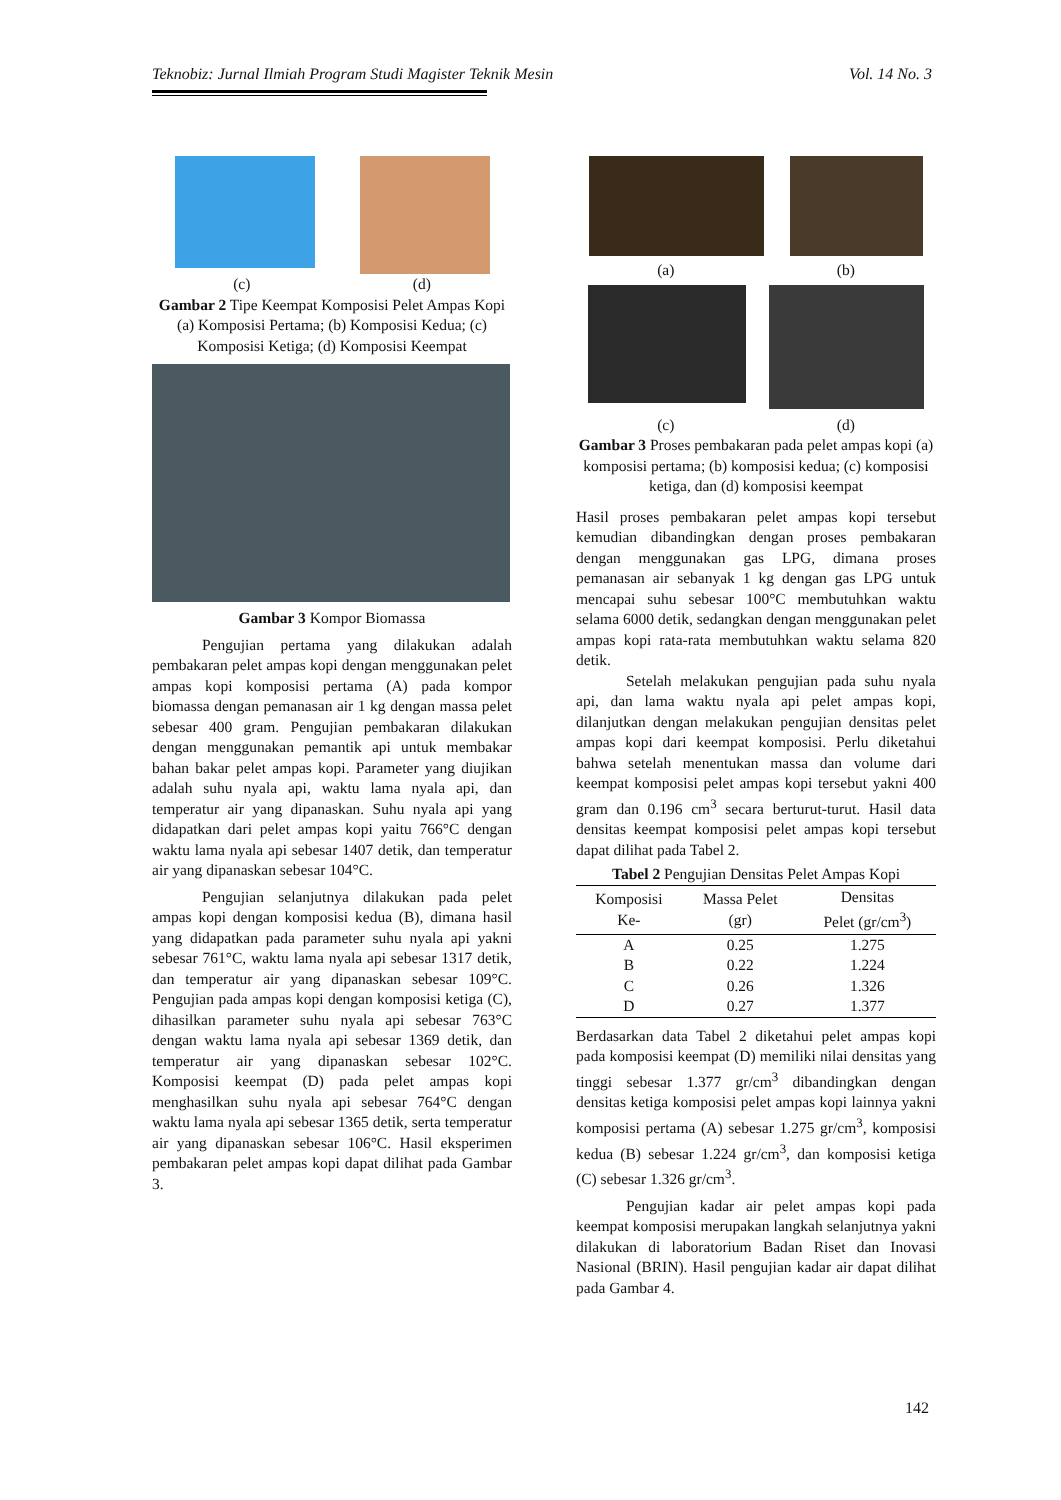Teknobiz: Jurnal Ilmiah Program Studi Magister Teknik Mesin Vol. 14 No. 3
(c) (d)
Gambar 2 Tipe Keempat Komposisi Pelet Ampas Kopi (a) Komposisi Pertama; (b) Komposisi Kedua; (c) Komposisi Ketiga; (d) Komposisi Keempat
Gambar 3 Kompor Biomassa
Pengujian pertama yang dilakukan adalah pembakaran pelet ampas kopi dengan menggunakan pelet ampas kopi komposisi pertama (A) pada kompor biomassa dengan pemanasan air 1 kg dengan massa pelet sebesar 400 gram. Pengujian pembakaran dilakukan dengan menggunakan pemantik api untuk membakar bahan bakar pelet ampas kopi. Parameter yang diujikan adalah suhu nyala api, waktu lama nyala api, dan temperatur air yang dipanaskan. Suhu nyala api yang didapatkan dari pelet ampas kopi yaitu 766°C dengan waktu lama nyala api sebesar 1407 detik, dan temperatur air yang dipanaskan sebesar 104°C.
Pengujian selanjutnya dilakukan pada pelet ampas kopi dengan komposisi kedua (B), dimana hasil yang didapatkan pada parameter suhu nyala api yakni sebesar 761°C, waktu lama nyala api sebesar 1317 detik, dan temperatur air yang dipanaskan sebesar 109°C. Pengujian pada ampas kopi dengan komposisi ketiga (C), dihasilkan parameter suhu nyala api sebesar 763°C dengan waktu lama nyala api sebesar 1369 detik, dan temperatur air yang dipanaskan sebesar 102°C. Komposisi keempat (D) pada pelet ampas kopi menghasilkan suhu nyala api sebesar 764°C dengan waktu lama nyala api sebesar 1365 detik, serta temperatur air yang dipanaskan sebesar 106°C. Hasil eksperimen pembakaran pelet ampas kopi dapat dilihat pada Gambar 3.
(a) (b)
(c) (d)
Gambar 3 Proses pembakaran pada pelet ampas kopi (a) komposisi pertama; (b) komposisi kedua; (c) komposisi ketiga, dan (d) komposisi keempat
Hasil proses pembakaran pelet ampas kopi tersebut kemudian dibandingkan dengan proses pembakaran dengan menggunakan gas LPG, dimana proses pemanasan air sebanyak 1 kg dengan gas LPG untuk mencapai suhu sebesar 100°C membutuhkan waktu selama 6000 detik, sedangkan dengan menggunakan pelet ampas kopi rata-rata membutuhkan waktu selama 820 detik.
Setelah melakukan pengujian pada suhu nyala api, dan lama waktu nyala api pelet ampas kopi, dilanjutkan dengan melakukan pengujian densitas pelet ampas kopi dari keempat komposisi. Perlu diketahui bahwa setelah menentukan massa dan volume dari keempat komposisi pelet ampas kopi tersebut yakni 400 gram dan 0.196 cm<sup>3</sup> secara berturut-turut. Hasil data densitas keempat komposisi pelet ampas kopi tersebut dapat dilihat pada Tabel 2.
Tabel 2 Pengujian Densitas Pelet Ampas Kopi
| Komposisi Ke- | Massa Pelet (gr) | Densitas Pelet (gr/cm<sup>3</sup>) |
| --- | --- | --- |
| A | 0.25 | 1.275 |
| B | 0.22 | 1.224 |
| C | 0.26 | 1.326 |
| D | 0.27 | 1.377 |
Berdasarkan data Tabel 2 diketahui pelet ampas kopi pada komposisi keempat (D) memiliki nilai densitas yang tinggi sebesar 1.377 gr/cm<sup>3</sup> dibandingkan dengan densitas ketiga komposisi pelet ampas kopi lainnya yakni komposisi pertama (A) sebesar 1.275 gr/cm<sup>3</sup>, komposisi kedua (B) sebesar 1.224 gr/cm<sup>3</sup>, dan komposisi ketiga (C) sebesar 1.326 gr/cm<sup>3</sup>.
Pengujian kadar air pelet ampas kopi pada keempat komposisi merupakan langkah selanjutnya yakni dilakukan di laboratorium Badan Riset dan Inovasi Nasional (BRIN). Hasil pengujian kadar air dapat dilihat pada Gambar 4.
142